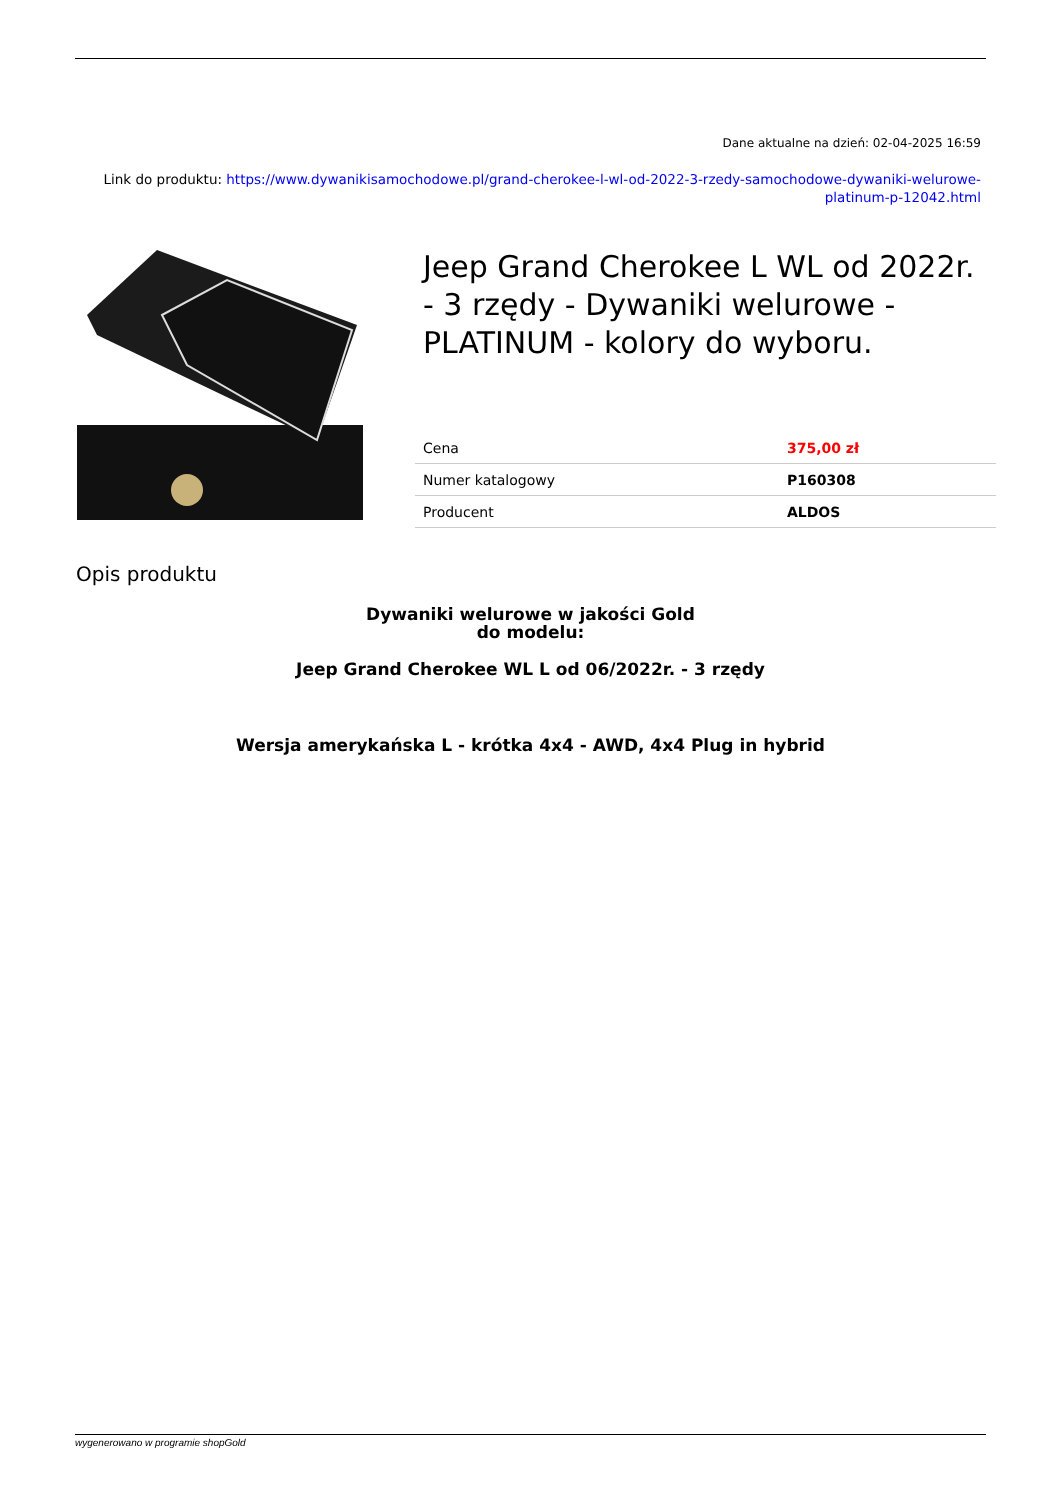Dane aktualne na dzień: 02-04-2025 16:59
Link do produktu: https://www.dywanikisamochodowe.pl/grand-cherokee-l-wl-od-2022-3-rzedy-samochodowe-dywaniki-welurowe-platinum-p-12042.html
Jeep Grand Cherokee L WL od 2022r. - 3 rzędy - Dywaniki welurowe - PLATINUM - kolory do wyboru.
| Cena | 375,00 zł |
| Numer katalogowy | P160308 |
| Producent | ALDOS |
Opis produktu
Dywaniki welurowe w jakości Gold
do modelu:
Jeep Grand Cherokee WL L od 06/2022r. - 3 rzędy
Wersja amerykańska L - krótka 4x4 - AWD, 4x4 Plug in hybrid
wygenerowano w programie shopGold